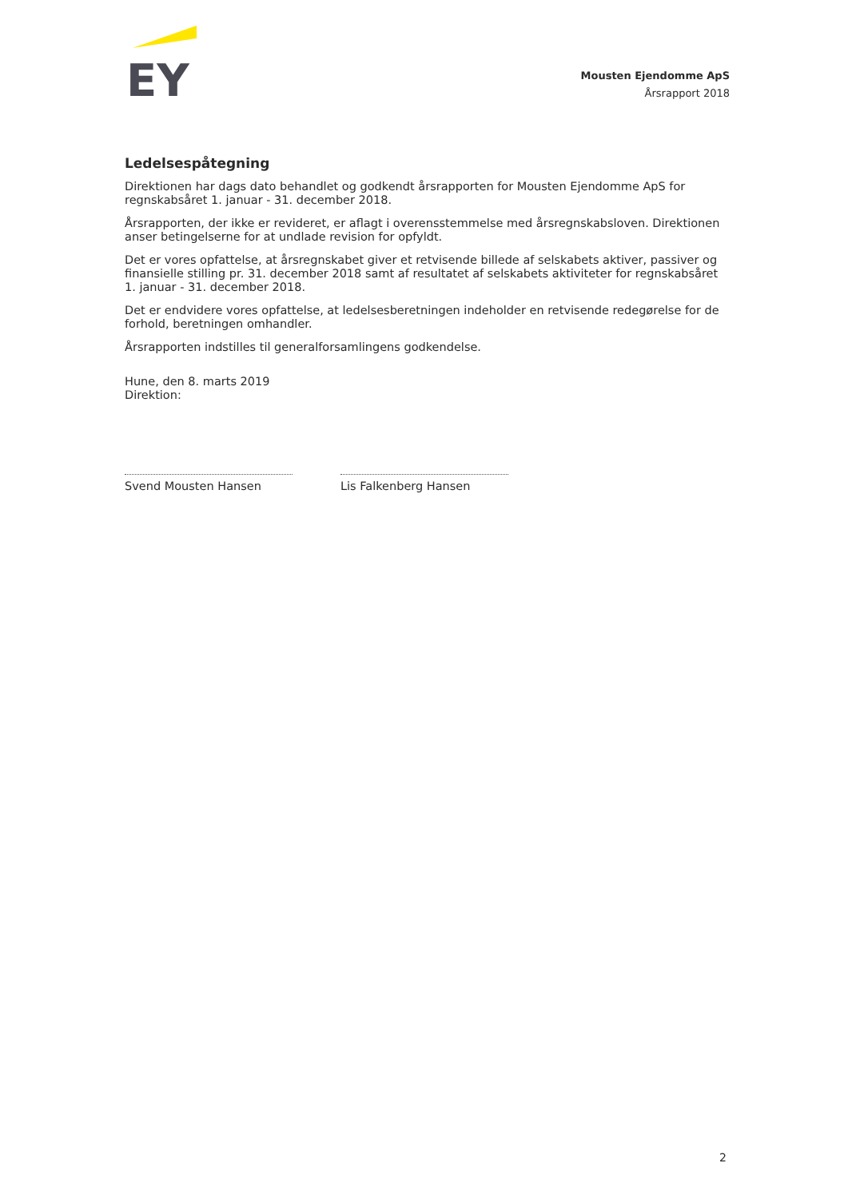EY
Mousten Ejendomme ApS
Årsrapport 2018
Ledelsespåtegning
Direktionen har dags dato behandlet og godkendt årsrapporten for Mousten Ejendomme ApS for regnskabsåret 1. januar - 31. december 2018.
Årsrapporten, der ikke er revideret, er aflagt i overensstemmelse med årsregnskabsloven. Direktionen anser betingelserne for at undlade revision for opfyldt.
Det er vores opfattelse, at årsregnskabet giver et retvisende billede af selskabets aktiver, passiver og finansielle stilling pr. 31. december 2018 samt af resultatet af selskabets aktiviteter for regnskabsåret 1. januar - 31. december 2018.
Det er endvidere vores opfattelse, at ledelsesberetningen indeholder en retvisende redegørelse for de forhold, beretningen omhandler.
Årsrapporten indstilles til generalforsamlingens godkendelse.
Hune, den 8. marts 2019
Direktion:
Svend Mousten Hansen Lis Falkenberg Hansen
2